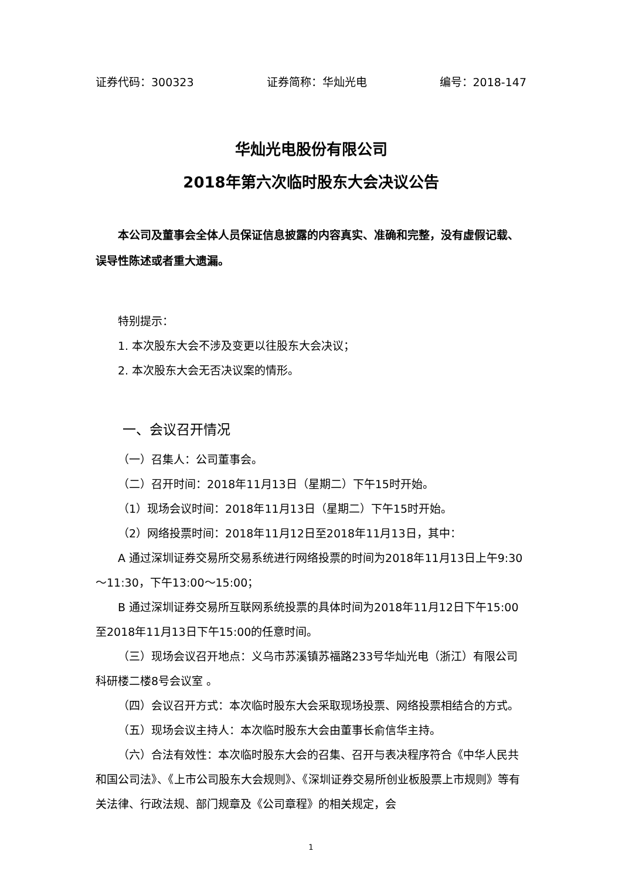证券代码：300323 证券简称：华灿光电 编号：2018-147
华灿光电股份有限公司
2018年第六次临时股东大会决议公告
本公司及董事会全体人员保证信息披露的内容真实、准确和完整，没有虚假记载、误导性陈述或者重大遗漏。
特别提示：
1. 本次股东大会不涉及变更以往股东大会决议；
2. 本次股东大会无否决议案的情形。
一、会议召开情况
（一）召集人：公司董事会。
（二）召开时间：2018年11月13日（星期二）下午15时开始。
（1）现场会议时间：2018年11月13日（星期二）下午15时开始。
（2）网络投票时间：2018年11月12日至2018年11月13日，其中：
A 通过深圳证券交易所交易系统进行网络投票的时间为2018年11月13日上午9:30～11:30，下午13:00～15:00；
B 通过深圳证券交易所互联网系统投票的具体时间为2018年11月12日下午15:00至2018年11月13日下午15:00的任意时间。
（三）现场会议召开地点：义乌市苏溪镇苏福路233号华灿光电（浙江）有限公司科研楼二楼8号会议室 。
（四）会议召开方式：本次临时股东大会采取现场投票、网络投票相结合的方式。
（五）现场会议主持人：本次临时股东大会由董事长俞信华主持。
（六）合法有效性：本次临时股东大会的召集、召开与表决程序符合《中华人民共和国公司法》、《上市公司股东大会规则》、《深圳证券交易所创业板股票上市规则》等有关法律、行政法规、部门规章及《公司章程》的相关规定，会
1